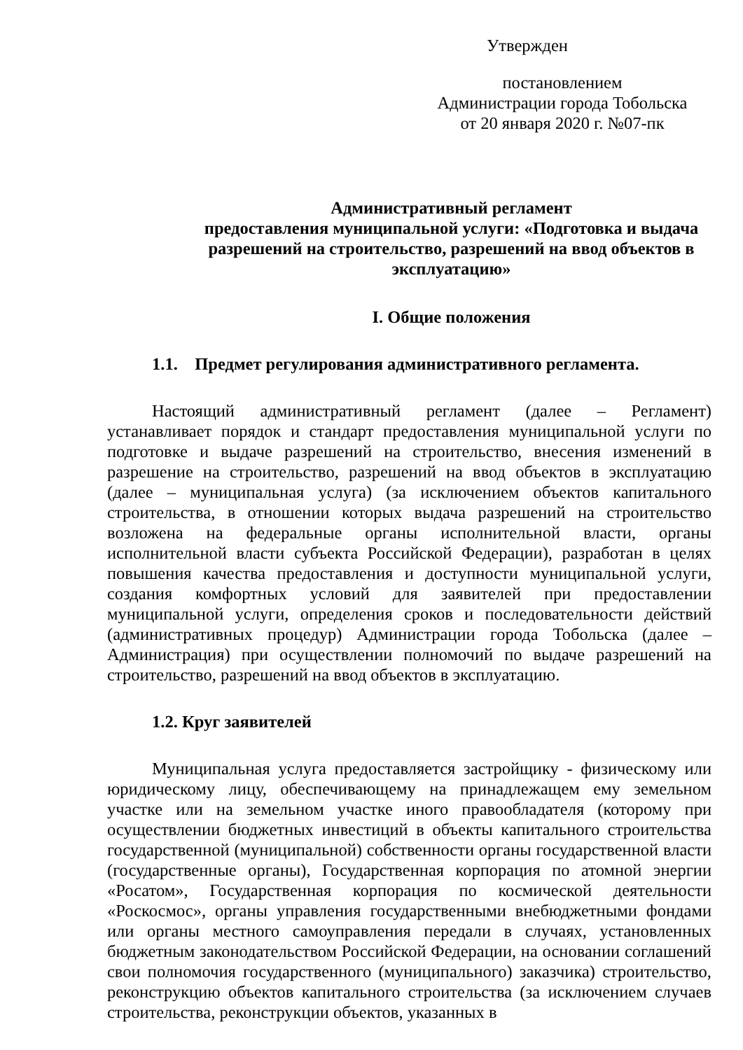Утвержден
постановлением
Администрации города Тобольска
от 20 января 2020 г. №07-пк
Административный регламент
предоставления муниципальной услуги: «Подготовка и выдача разрешений на строительство, разрешений на ввод объектов в эксплуатацию»
I. Общие положения
1.1. Предмет регулирования административного регламента.
Настоящий административный регламент (далее – Регламент) устанавливает порядок и стандарт предоставления муниципальной услуги по подготовке и выдаче разрешений на строительство, внесения изменений в разрешение на строительство, разрешений на ввод объектов в эксплуатацию (далее – муниципальная услуга) (за исключением объектов капитального строительства, в отношении которых выдача разрешений на строительство возложена на федеральные органы исполнительной власти, органы исполнительной власти субъекта Российской Федерации), разработан в целях повышения качества предоставления и доступности муниципальной услуги, создания комфортных условий для заявителей при предоставлении муниципальной услуги, определения сроков и последовательности действий (административных процедур) Администрации города Тобольска (далее – Администрация) при осуществлении полномочий по выдаче разрешений на строительство, разрешений на ввод объектов в эксплуатацию.
1.2. Круг заявителей
Муниципальная услуга предоставляется застройщику - физическому или юридическому лицу, обеспечивающему на принадлежащем ему земельном участке или на земельном участке иного правообладателя (которому при осуществлении бюджетных инвестиций в объекты капитального строительства государственной (муниципальной) собственности органы государственной власти (государственные органы), Государственная корпорация по атомной энергии «Росатом», Государственная корпорация по космической деятельности «Роскосмос», органы управления государственными внебюджетными фондами или органы местного самоуправления передали в случаях, установленных бюджетным законодательством Российской Федерации, на основании соглашений свои полномочия государственного (муниципального) заказчика) строительство, реконструкцию объектов капитального строительства (за исключением случаев строительства, реконструкции объектов, указанных в